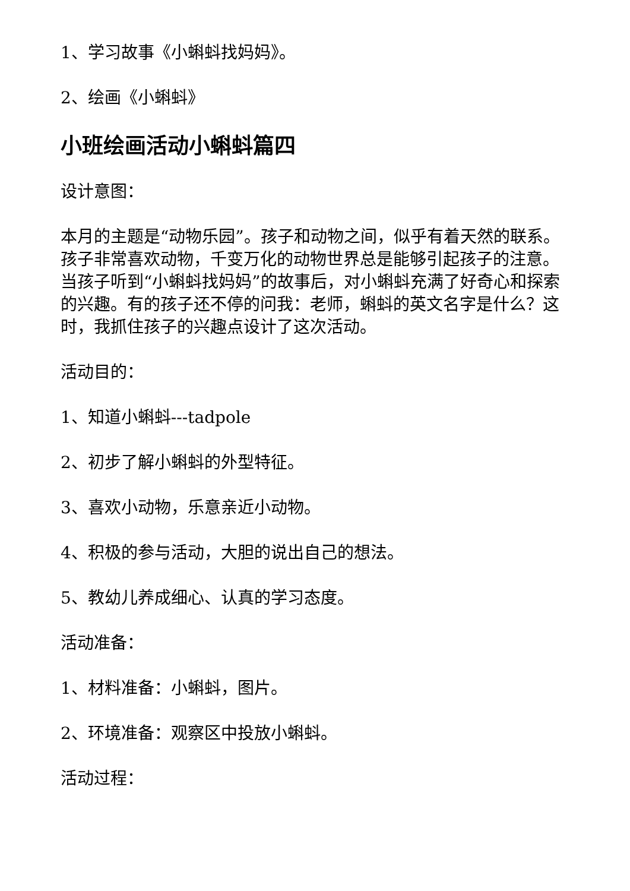1、学习故事《小蝌蚪找妈妈》。
2、绘画《小蝌蚪》
小班绘画活动小蝌蚪篇四
设计意图：
本月的主题是“动物乐园”。孩子和动物之间，似乎有着天然的联系。孩子非常喜欢动物，千变万化的动物世界总是能够引起孩子的注意。当孩子听到“小蝌蚪找妈妈”的故事后，对小蝌蚪充满了好奇心和探索的兴趣。有的孩子还不停的问我：老师，蝌蚪的英文名字是什么？这时，我抓住孩子的兴趣点设计了这次活动。
活动目的：
1、知道小蝌蚪---tadpole
2、初步了解小蝌蚪的外型特征。
3、喜欢小动物，乐意亲近小动物。
4、积极的参与活动，大胆的说出自己的想法。
5、教幼儿养成细心、认真的学习态度。
活动准备：
1、材料准备：小蝌蚪，图片。
2、环境准备：观察区中投放小蝌蚪。
活动过程：